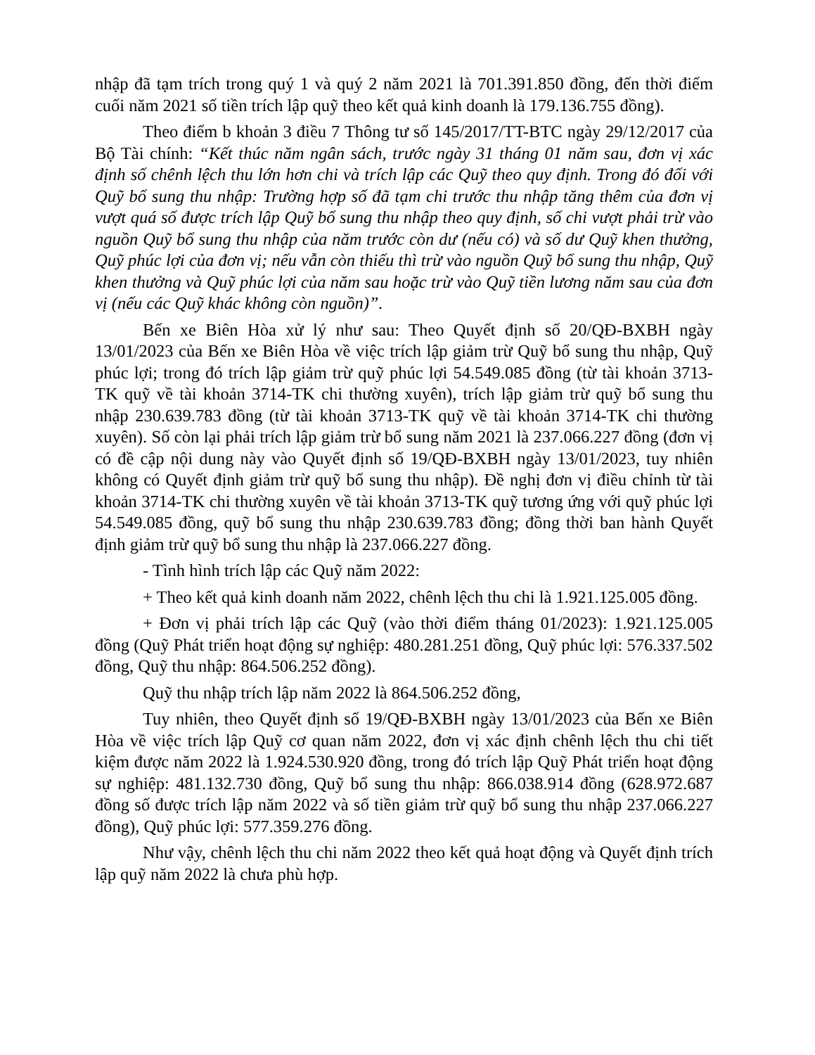nhập đã tạm trích trong quý 1 và quý 2 năm 2021 là 701.391.850 đồng, đến thời điểm cuối năm 2021 số tiền trích lập quỹ theo kết quả kinh doanh là 179.136.755 đồng).
Theo điểm b khoản 3 điều 7 Thông tư số 145/2017/TT-BTC ngày 29/12/2017 của Bộ Tài chính: “Kết thúc năm ngân sách, trước ngày 31 tháng 01 năm sau, đơn vị xác định số chênh lệch thu lớn hơn chi và trích lập các Quỹ theo quy định. Trong đó đối với Quỹ bổ sung thu nhập: Trường hợp số đã tạm chi trước thu nhập tăng thêm của đơn vị vượt quá số được trích lập Quỹ bổ sung thu nhập theo quy định, số chi vượt phải trừ vào nguồn Quỹ bổ sung thu nhập của năm trước còn dư (nếu có) và số dư Quỹ khen thưởng, Quỹ phúc lợi của đơn vị; nếu vẫn còn thiếu thì trừ vào nguồn Quỹ bổ sung thu nhập, Quỹ khen thưởng và Quỹ phúc lợi của năm sau hoặc trừ vào Quỹ tiền lương năm sau của đơn vị (nếu các Quỹ khác không còn nguồn)”.
Bến xe Biên Hòa xử lý như sau: Theo Quyết định số 20/QĐ-BXBH ngày 13/01/2023 của Bến xe Biên Hòa về việc trích lập giảm trừ Quỹ bổ sung thu nhập, Quỹ phúc lợi; trong đó trích lập giảm trừ quỹ phúc lợi 54.549.085 đồng (từ tài khoản 3713-TK quỹ về tài khoản 3714-TK chi thường xuyên), trích lập giảm trừ quỹ bổ sung thu nhập 230.639.783 đồng (từ tài khoản 3713-TK quỹ về tài khoản 3714-TK chi thường xuyên). Số còn lại phải trích lập giảm trừ bổ sung năm 2021 là 237.066.227 đồng (đơn vị có đề cập nội dung này vào Quyết định số 19/QĐ-BXBH ngày 13/01/2023, tuy nhiên không có Quyết định giảm trừ quỹ bổ sung thu nhập). Đề nghị đơn vị điều chỉnh từ tài khoản 3714-TK chi thường xuyên về tài khoản 3713-TK quỹ tương ứng với quỹ phúc lợi 54.549.085 đồng, quỹ bổ sung thu nhập 230.639.783 đồng; đồng thời ban hành Quyết định giảm trừ quỹ bổ sung thu nhập là 237.066.227 đồng.
- Tình hình trích lập các Quỹ năm 2022:
+ Theo kết quả kinh doanh năm 2022, chênh lệch thu chi là 1.921.125.005 đồng.
+ Đơn vị phải trích lập các Quỹ (vào thời điểm tháng 01/2023): 1.921.125.005 đồng (Quỹ Phát triển hoạt động sự nghiệp: 480.281.251 đồng, Quỹ phúc lợi: 576.337.502 đồng, Quỹ thu nhập: 864.506.252 đồng).
Quỹ thu nhập trích lập năm 2022 là 864.506.252 đồng,
Tuy nhiên, theo Quyết định số 19/QĐ-BXBH ngày 13/01/2023 của Bến xe Biên Hòa về việc trích lập Quỹ cơ quan năm 2022, đơn vị xác định chênh lệch thu chi tiết kiệm được năm 2022 là 1.924.530.920 đồng, trong đó trích lập Quỹ Phát triển hoạt động sự nghiệp: 481.132.730 đồng, Quỹ bổ sung thu nhập: 866.038.914 đồng (628.972.687 đồng số được trích lập năm 2022 và số tiền giảm trừ quỹ bổ sung thu nhập 237.066.227 đồng), Quỹ phúc lợi: 577.359.276 đồng.
Như vậy, chênh lệch thu chi năm 2022 theo kết quả hoạt động và Quyết định trích lập quỹ năm 2022 là chưa phù hợp.